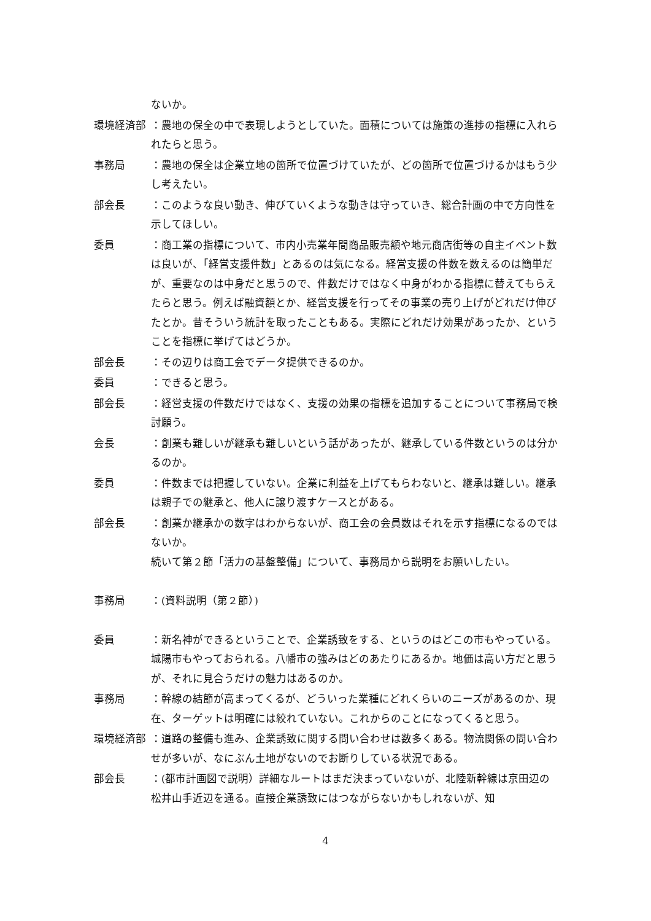ないか。
環境経済部 ：農地の保全の中で表現しようとしていた。面積については施策の進捗の指標に入れられたらと思う。
事務局 ：農地の保全は企業立地の箇所で位置づけていたが、どの箇所で位置づけるかはもう少し考えたい。
部会長 ：このような良い動き、伸びていくような動きは守っていき、総合計画の中で方向性を示してほしい。
委員 ：商工業の指標について、市内小売業年間商品販売額や地元商店街等の自主イベント数は良いが、「経営支援件数」とあるのは気になる。経営支援の件数を数えるのは簡単だが、重要なのは中身だと思うので、件数だけではなく中身がわかる指標に替えてもらえたらと思う。例えば融資額とか、経営支援を行ってその事業の売り上げがどれだけ伸びたとか。昔そういう統計を取ったこともある。実際にどれだけ効果があったか、ということを指標に挙げてはどうか。
部会長 ：その辺りは商工会でデータ提供できるのか。
委員 ：できると思う。
部会長 ：経営支援の件数だけではなく、支援の効果の指標を追加することについて事務局で検討願う。
会長 ：創業も難しいが継承も難しいという話があったが、継承している件数というのは分かるのか。
委員 ：件数までは把握していない。企業に利益を上げてもらわないと、継承は難しい。継承は親子での継承と、他人に譲り渡すケースとがある。
部会長 ：創業か継承かの数字はわからないが、商工会の会員数はそれを示す指標になるのではないか。
続いて第２節「活力の基盤整備」について、事務局から説明をお願いしたい。
事務局 ：(資料説明（第２節）)
委員 ：新名神ができるということで、企業誘致をする、というのはどこの市もやっている。城陽市もやっておられる。八幡市の強みはどのあたりにあるか。地価は高い方だと思うが、それに見合うだけの魅力はあるのか。
事務局 ：幹線の結節が高まってくるが、どういった業種にどれくらいのニーズがあるのか、現在、ターゲットは明確には絞れていない。これからのことになってくると思う。
環境経済部 ：道路の整備も進み、企業誘致に関する問い合わせは数多くある。物流関係の問い合わせが多いが、なにぶん土地がないのでお断りしている状況である。
部会長 ：(都市計画図で説明）詳細なルートはまだ決まっていないが、北陸新幹線は京田辺の松井山手近辺を通る。直接企業誘致にはつながらないかもしれないが、知
4